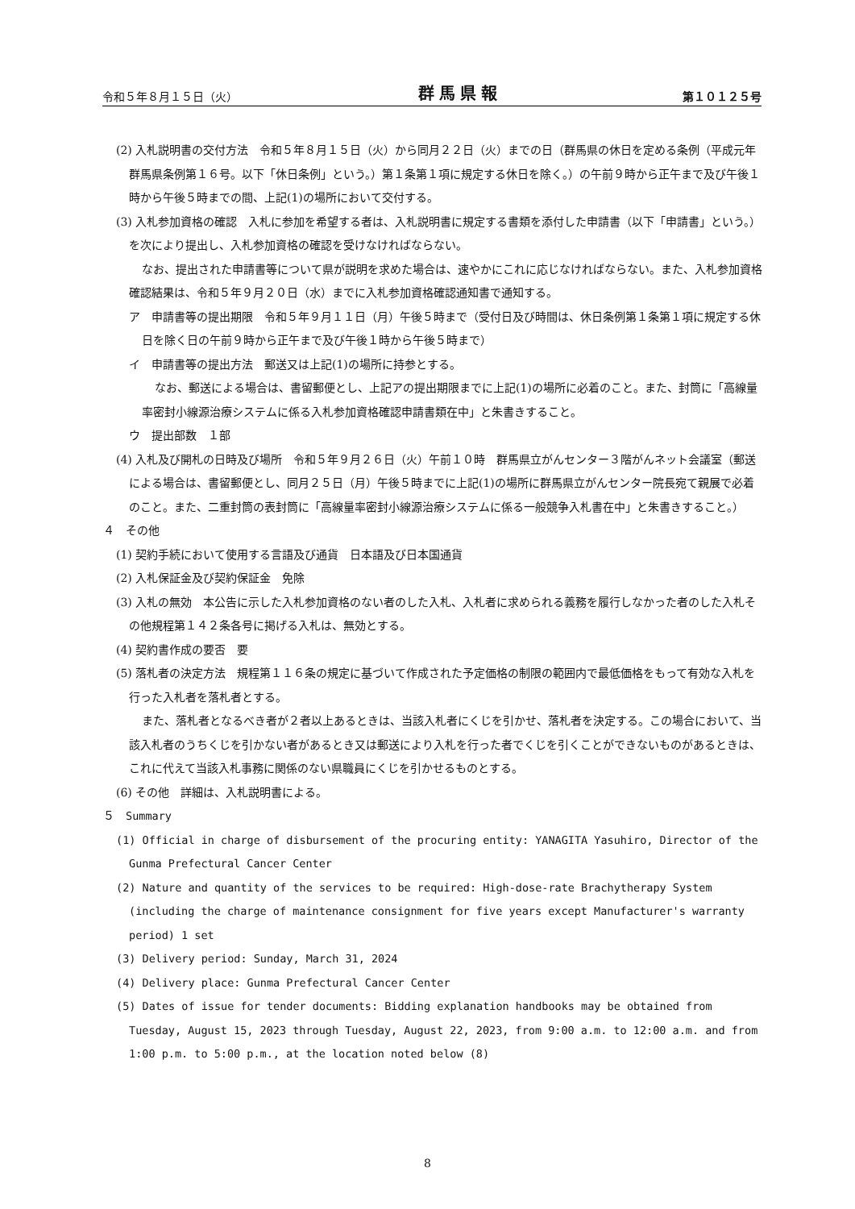令和５年８月１５日（火） 群馬県報 第１０１２５号
(2) 入札説明書の交付方法　令和５年８月１５日（火）から同月２２日（火）までの日（群馬県の休日を定める条例（平成元年群馬県条例第１６号。以下「休日条例」という。）第１条第１項に規定する休日を除く。）の午前９時から正午まで及び午後１時から午後５時までの間、上記(1)の場所において交付する。
(3) 入札参加資格の確認　入札に参加を希望する者は、入札説明書に規定する書類を添付した申請書（以下「申請書」という。）を次により提出し、入札参加資格の確認を受けなければならない。
なお、提出された申請書等について県が説明を求めた場合は、速やかにこれに応じなければならない。また、入札参加資格確認結果は、令和５年９月２０日（水）までに入札参加資格確認通知書で通知する。
ア　申請書等の提出期限　令和５年９月１１日（月）午後５時まで（受付日及び時間は、休日条例第１条第１項に規定する休日を除く日の午前９時から正午まで及び午後１時から午後５時まで）
イ　申請書等の提出方法　郵送又は上記(1)の場所に持参とする。
なお、郵送による場合は、書留郵便とし、上記アの提出期限までに上記(1)の場所に必着のこと。また、封筒に「高線量率密封小線源治療システムに係る入札参加資格確認申請書類在中」と朱書きすること。
ウ　提出部数　１部
(4) 入札及び開札の日時及び場所　令和５年９月２６日（火）午前１０時　群馬県立がんセンター３階がんネット会議室（郵送による場合は、書留郵便とし、同月２５日（月）午後５時までに上記(1)の場所に群馬県立がんセンター院長宛て親展で必着のこと。また、二重封筒の表封筒に「高線量率密封小線源治療システムに係る一般競争入札書在中」と朱書きすること。）
４　その他
(1) 契約手続において使用する言語及び通貨　日本語及び日本国通貨
(2) 入札保証金及び契約保証金　免除
(3) 入札の無効　本公告に示した入札参加資格のない者のした入札、入札者に求められる義務を履行しなかった者のした入札その他規程第１４２条各号に掲げる入札は、無効とする。
(4) 契約書作成の要否　要
(5) 落札者の決定方法　規程第１１６条の規定に基づいて作成された予定価格の制限の範囲内で最低価格をもって有効な入札を行った入札者を落札者とする。
また、落札者となるべき者が２者以上あるときは、当該入札者にくじを引かせ、落札者を決定する。この場合において、当該入札者のうちくじを引かない者があるとき又は郵送により入札を行った者でくじを引くことができないものがあるときは、これに代えて当該入札事務に関係のない県職員にくじを引かせるものとする。
(6) その他　詳細は、入札説明書による。
５　Summary
(1) Official in charge of disbursement of the procuring entity: YANAGITA Yasuhiro, Director of the Gunma Prefectural Cancer Center
(2) Nature and quantity of the services to be required: High-dose-rate Brachytherapy System (including the charge of maintenance consignment for five years except Manufacturer's warranty period) 1 set
(3) Delivery period: Sunday, March 31, 2024
(4) Delivery place: Gunma Prefectural Cancer Center
(5) Dates of issue for tender documents: Bidding explanation handbooks may be obtained from Tuesday, August 15, 2023 through Tuesday, August 22, 2023, from 9:00 a.m. to 12:00 a.m. and from 1:00 p.m. to 5:00 p.m., at the location noted below (8)
8